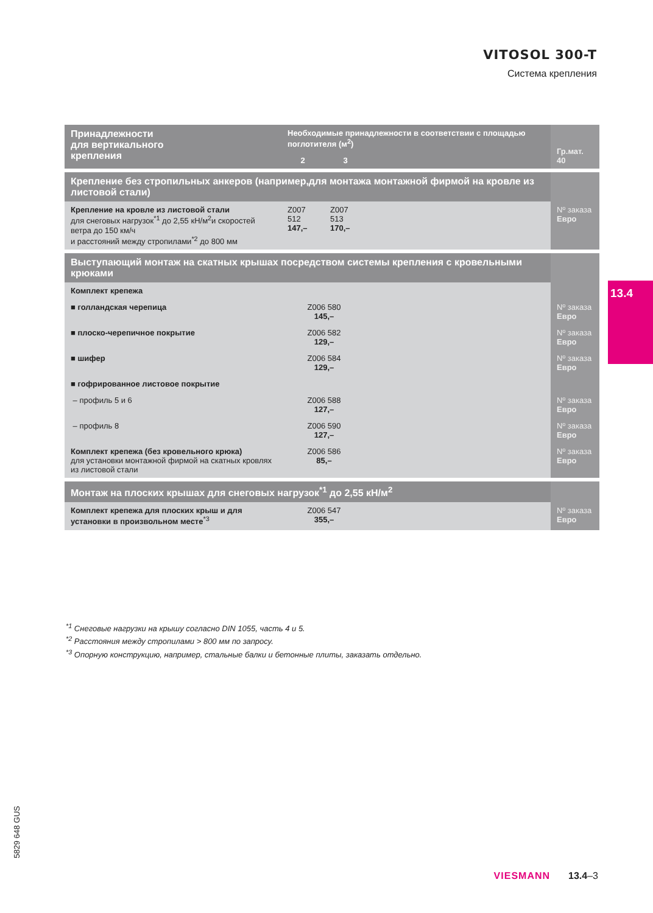VITOSOL 300-T
Система крепления
| Принадлежности для вертикального крепления | Необходимые принадлежности в соответствии с площадью поглотителя (м<sup>2</sup>) | | | Гр.мат. 40 |
| | 2 | 3 | | |
| Крепление без стропильных анкеров (например,для монтажа монтажной фирмой на кровле из листовой стали) | | | | |
| Крепление на кровле из листовой стали для снеговых нагрузок<sup>*1</sup> до 2,55 кН/м<sup>2</sup>и скоростей ветра до 150 км/ч и расстояний между стропилами<sup>*2</sup> до 800 мм | Z007 512 147,– | Z007 513 170,– | | Nº заказа Евро |
| Выступающий монтаж на скатных крышах посредством системы крепления с кровельными крюками | | | | |
| Комплект крепежа | | | | |
| ■ голландская черепица | Z006 580 145,– | | | Nº заказа Евро |
| ■ плоско-черепичное покрытие | Z006 582 129,– | | | Nº заказа Евро |
| ■ шифер | Z006 584 129,– | | | Nº заказа Евро |
| ■ гофрированное листовое покрытие | | | | |
| – профиль 5 и 6 | Z006 588 127,– | | | Nº заказа Евро |
| – профиль 8 | Z006 590 127,– | | | Nº заказа Евро |
| Комплект крепежа (без кровельного крюка) для установки монтажной фирмой на скатных кровлях из листовой стали | Z006 586 85,– | | | Nº заказа Евро |
| Монтаж на плоских крышах для снеговых нагрузок<sup>*1</sup> до 2,55 кН/м<sup>2</sup> | | | | |
| Комплект крепежа для плоских крыш и для установки в произвольном месте<sup>*3</sup> | Z006 547 355,– | | | Nº заказа Евро |
13.4
<sup>*1</sup> Снеговые нагрузки на крышу согласно DIN 1055, часть 4 и 5.
<sup>*2</sup> Расстояния между стропилами > 800 мм по запросу.
<sup>*3</sup> Опорную конструкцию, например, стальные балки и бетонные плиты, заказать отдельно.
5829 648 GUS
VIESMANN 13.4–3